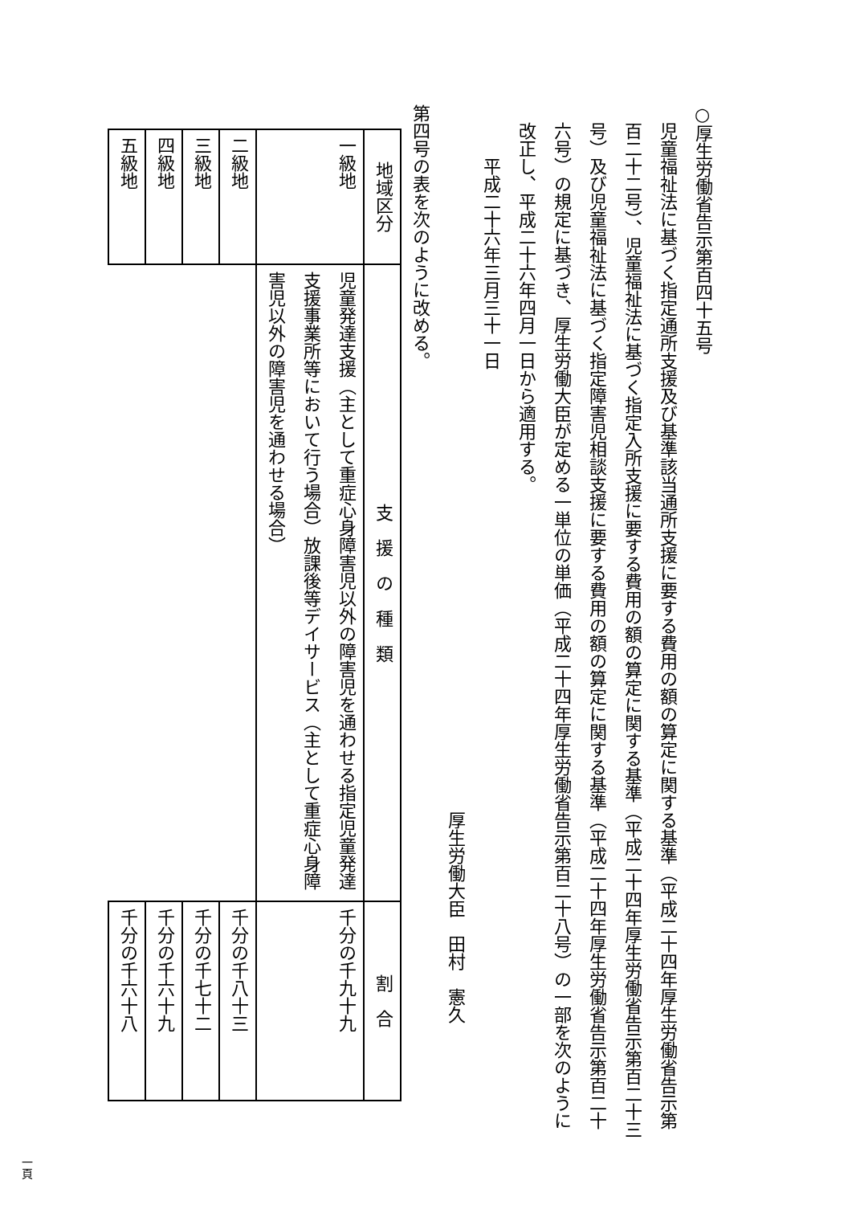○厚生労働省告示第百四十五号
児童福祉法に基づく指定通所支援及び基準該当通所支援に要する費用の額の算定に関する基準（平成二十四年厚生労働省告示第百二十二号）、児童福祉法に基づく指定入所支援に要する費用の額の算定に関する基準（平成二十四年厚生労働省告示第百二十三号）及び児童福祉法に基づく指定障害児相談支援に要する費用の額の算定に関する基準（平成二十四年厚生労働省告示第百二十六号）の規定に基づき、厚生労働大臣が定める一単位の単価（平成二十四年厚生労働省告示第百二十八号）の一部を次のように改正し、平成二十六年四月一日から適用する。
平成二十六年三月三十一日
厚生労働大臣　田村　憲久
第四号の表を次のように改める。
| 地域区分 | 支 援 の 種 類 | 割 合 |
| --- | --- | --- |
| 一級地 | 児童発達支援（主として重症心身障害児以外の障害児を通わせる指定児童発達支援事業所等において行う場合）放課後等デイサービス（主として重症心身障害児以外の障害児を通わせる場合） | 千分の千九十九 |
| 二級地 | | 千分の千八十三 |
| 三級地 | | 千分の千七十二 |
| 四級地 | | 千分の千六十九 |
| 五級地 | | 千分の千六十八 |
一頁